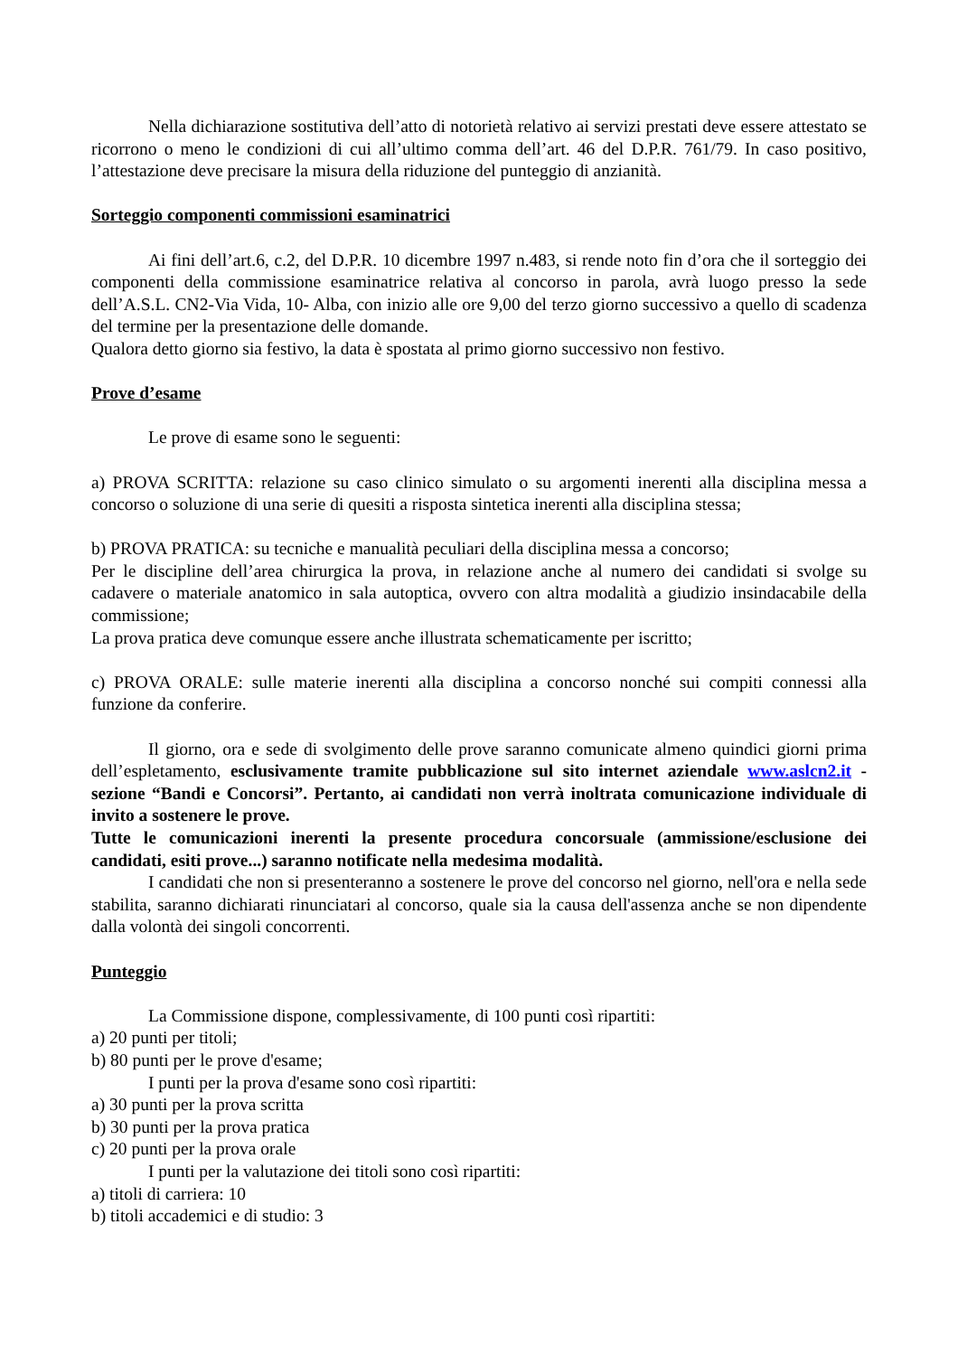Nella dichiarazione sostitutiva dell’atto di notorietà relativo ai servizi prestati deve essere attestato se ricorrono o meno le condizioni di cui all’ultimo comma dell’art. 46 del D.P.R. 761/79. In caso positivo, l’attestazione deve precisare la misura della riduzione del punteggio di anzianità.
Sorteggio componenti commissioni esaminatrici
Ai fini dell’art.6, c.2, del D.P.R. 10 dicembre 1997 n.483, si rende noto fin d’ora che il sorteggio dei componenti della commissione esaminatrice relativa al concorso in parola, avrà luogo presso la sede dell’A.S.L. CN2-Via Vida, 10- Alba, con inizio alle ore 9,00 del terzo giorno successivo a quello di scadenza del termine per la presentazione delle domande.
Qualora detto giorno sia festivo, la data è spostata al primo giorno successivo non festivo.
Prove d’esame
Le prove di esame sono le seguenti:
a) PROVA SCRITTA: relazione su caso clinico simulato o su argomenti inerenti alla disciplina messa a concorso o soluzione di una serie di quesiti a risposta sintetica inerenti alla disciplina stessa;
b) PROVA PRATICA: su tecniche e manualità peculiari della disciplina messa a concorso;
Per le discipline dell’area chirurgica la prova, in relazione anche al numero dei candidati si svolge su cadavere o materiale anatomico in sala autoptica, ovvero con altra modalità a giudizio insindacabile della commissione;
La prova pratica deve comunque essere anche illustrata schematicamente per iscritto;
c) PROVA ORALE: sulle materie inerenti alla disciplina a concorso nonché sui compiti connessi alla funzione da conferire.
Il giorno, ora e sede di svolgimento delle prove saranno comunicate almeno quindici giorni prima dell’espletamento, esclusivamente tramite pubblicazione sul sito internet aziendale www.aslcn2.it - sezione “Bandi e Concorsi”. Pertanto, ai candidati non verrà inoltrata comunicazione individuale di invito a sostenere le prove.
Tutte le comunicazioni inerenti la presente procedura concorsuale (ammissione/esclusione dei candidati, esiti prove...) saranno notificate nella medesima modalità.
I candidati che non si presenteranno a sostenere le prove del concorso nel giorno, nell'ora e nella sede stabilita, saranno dichiarati rinunciatari al concorso, quale sia la causa dell'assenza anche se non dipendente dalla volontà dei singoli concorrenti.
Punteggio
La Commissione dispone, complessivamente, di 100 punti così ripartiti:
a) 20 punti per titoli;
b) 80 punti per le prove d'esame;
I punti per la prova d'esame sono così ripartiti:
a) 30 punti per la prova scritta
b) 30 punti per la prova pratica
c) 20 punti per la prova orale
I punti per la valutazione dei titoli sono così ripartiti:
a) titoli di carriera: 10
b) titoli accademici e di studio: 3